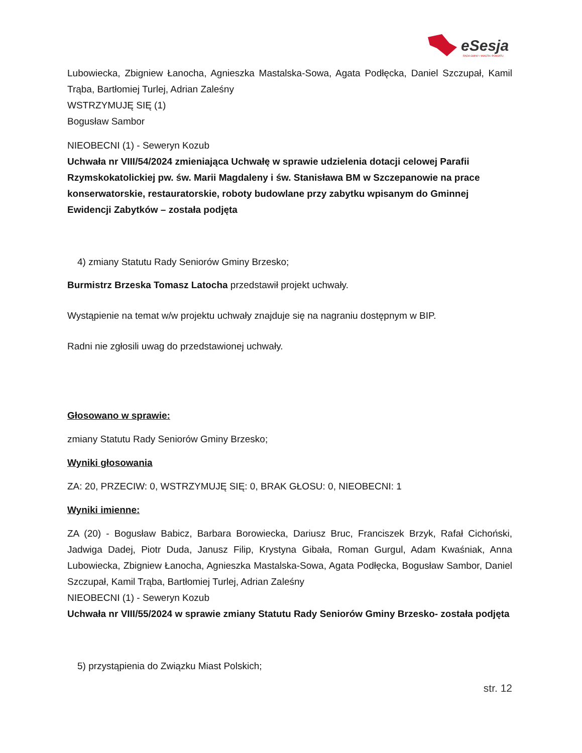eSesja
RADA GMINY / MIASTA / POWIATU
Lubowiecka, Zbigniew Łanocha, Agnieszka Mastalska-Sowa, Agata Podłęcka, Daniel Szczupał, Kamil Trąba, Bartłomiej Turlej, Adrian Zaleśny
WSTRZYMUJĘ SIĘ (1)
Bogusław Sambor
NIEOBECNI (1) - Seweryn Kozub
Uchwała nr VIII/54/2024 zmieniająca Uchwałę w sprawie udzielenia dotacji celowej Parafii Rzymskokatolickiej pw. św. Marii Magdaleny i św. Stanisława BM w Szczepanowie na prace konserwatorskie, restauratorskie, roboty budowlane przy zabytku wpisanym do Gminnej Ewidencji Zabytków – została podjęta
4) zmiany Statutu Rady Seniorów Gminy Brzesko;
Burmistrz Brzeska Tomasz Latocha przedstawił projekt uchwały.
Wystąpienie na temat w/w projektu uchwały znajduje się na nagraniu dostępnym w BIP.
Radni nie zgłosili uwag do przedstawionej uchwały.
Głosowano w sprawie:
zmiany Statutu Rady Seniorów Gminy Brzesko;
Wyniki głosowania
ZA: 20, PRZECIW: 0, WSTRZYMUJĘ SIĘ: 0, BRAK GŁOSU: 0, NIEOBECNI: 1
Wyniki imienne:
ZA (20) - Bogusław Babicz, Barbara Borowiecka, Dariusz Bruc, Franciszek Brzyk, Rafał Cichoński, Jadwiga Dadej, Piotr Duda, Janusz Filip, Krystyna Gibała, Roman Gurgul, Adam Kwaśniak, Anna Lubowiecka, Zbigniew Łanocha, Agnieszka Mastalska-Sowa, Agata Podłęcka, Bogusław Sambor, Daniel Szczupał, Kamil Trąba, Bartłomiej Turlej, Adrian Zaleśny
NIEOBECNI (1) - Seweryn Kozub
Uchwała nr VIII/55/2024 w sprawie zmiany Statutu Rady Seniorów Gminy Brzesko- została podjęta
5) przystąpienia do Związku Miast Polskich;
str. 12